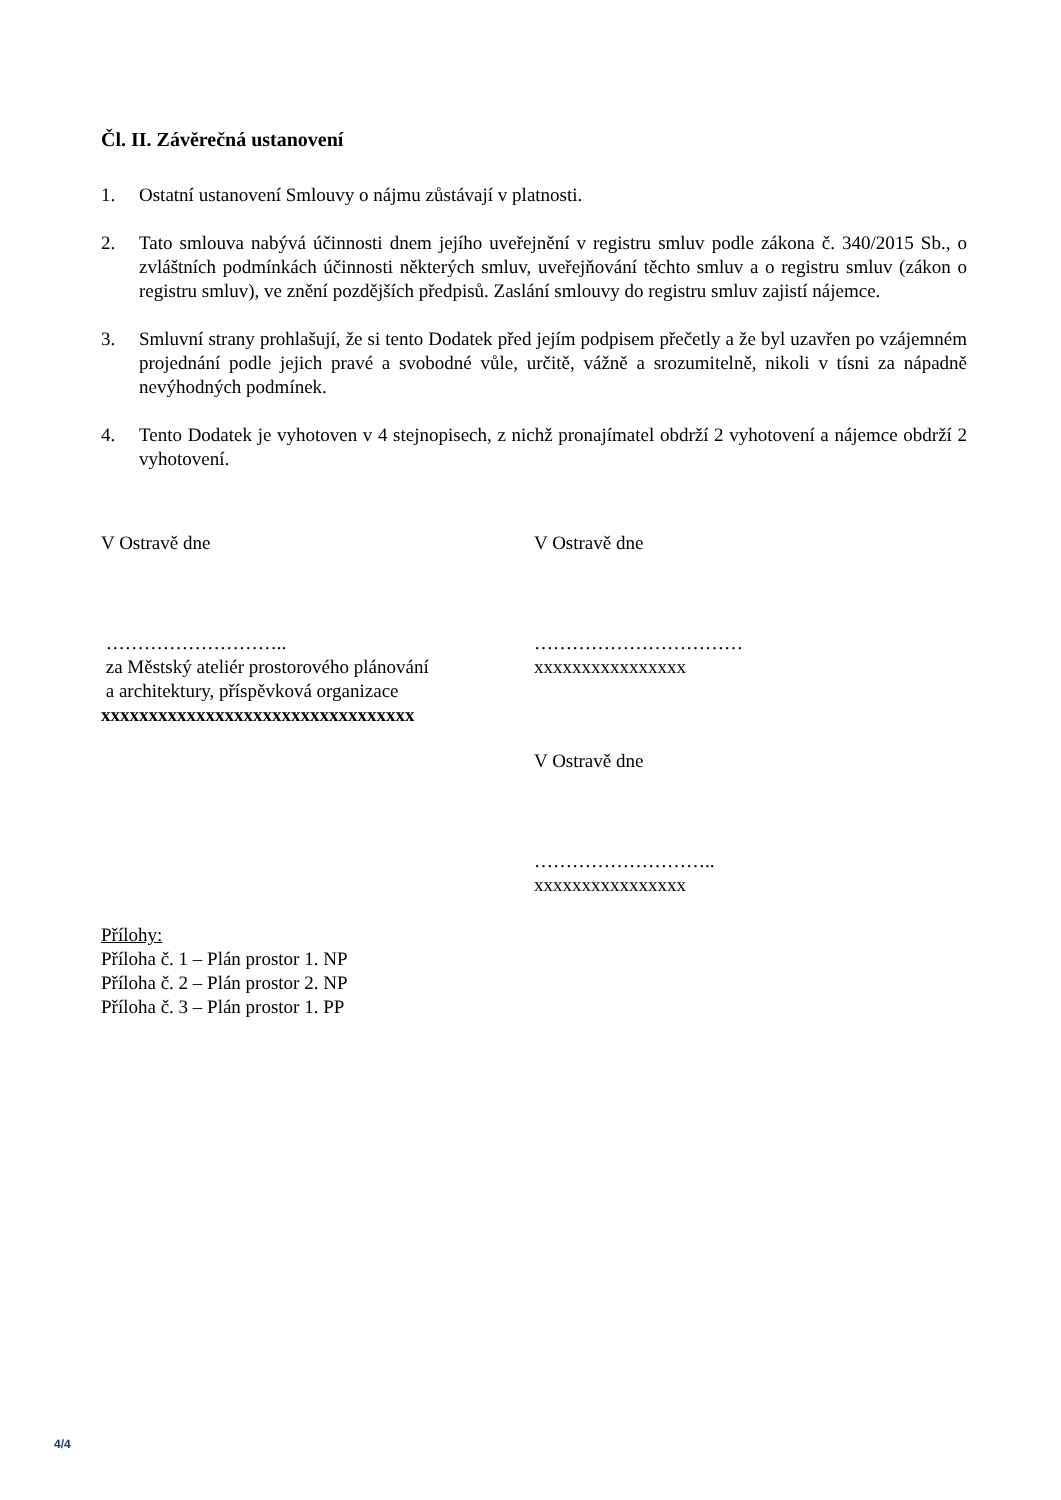Čl. II. Závěrečná ustanovení
1. Ostatní ustanovení Smlouvy o nájmu zůstávají v platnosti.
2. Tato smlouva nabývá účinnosti dnem jejího uveřejnění v registru smluv podle zákona č. 340/2015 Sb., o zvláštních podmínkách účinnosti některých smluv, uveřejňování těchto smluv a o registru smluv (zákon o registru smluv), ve znění pozdějších předpisů. Zaslání smlouvy do registru smluv zajistí nájemce.
3. Smluvní strany prohlašují, že si tento Dodatek před jejím podpisem přečetly a že byl uzavřen po vzájemném projednání podle jejich pravé a svobodné vůle, určitě, vážně a srozumitelně, nikoli v tísni za nápadně nevýhodných podmínek.
4. Tento Dodatek je vyhotoven v 4 stejnopisech, z nichž pronajímatel obdrží 2 vyhotovení a nájemce obdrží 2 vyhotovení.
V Ostravě dne
………………………..
za Městský ateliér prostorového plánování
a architektury, příspěvková organizace
xxxxxxxxxxxxxxxxxxxxxxxxxxxxxxxxx
V Ostravě dne
……………………………
xxxxxxxxxxxxxxxx
V Ostravě dne
………………………..
xxxxxxxxxxxxxxxx
Přílohy:
Příloha č. 1 – Plán prostor 1. NP
Příloha č. 2 – Plán prostor 2. NP
Příloha č. 3 – Plán prostor 1. PP
4/4